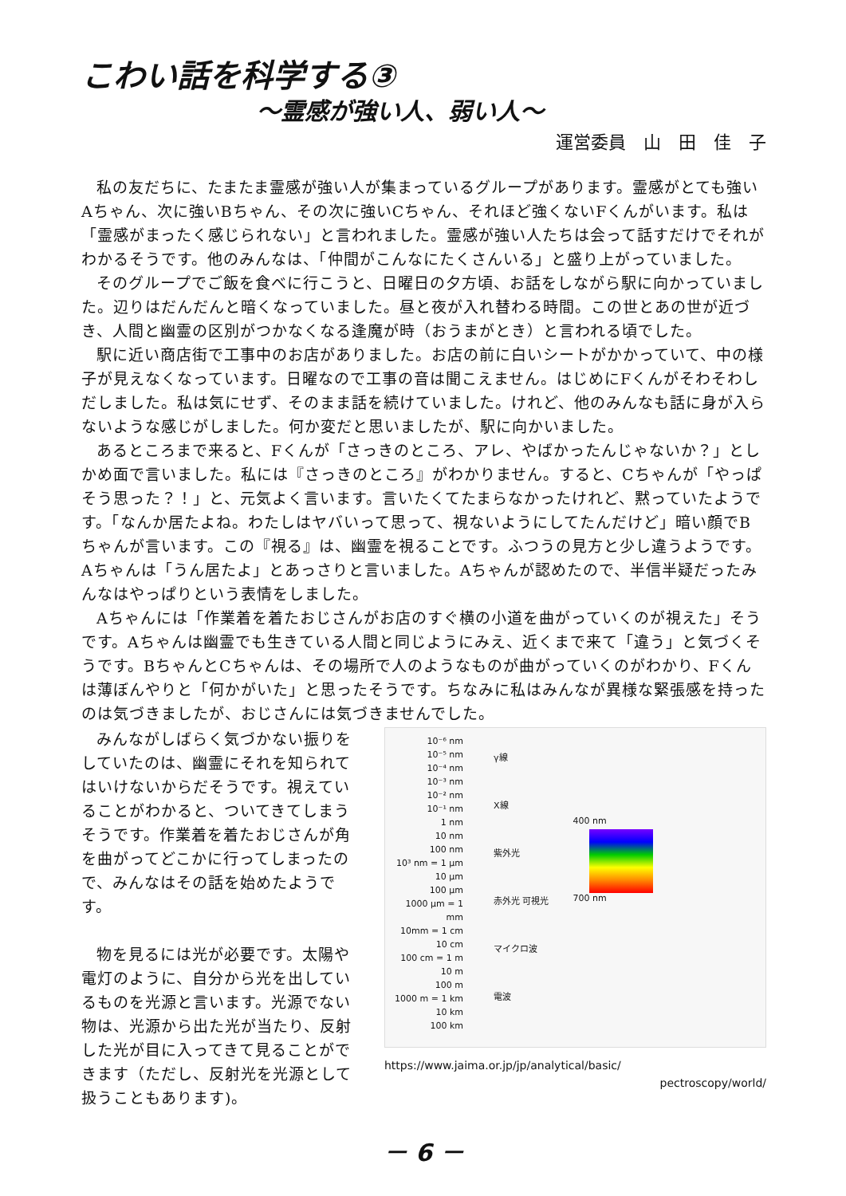こわい話を科学する③
～霊感が強い人、弱い人～
運営委員　山　田　佳　子
私の友だちに、たまたま霊感が強い人が集まっているグループがあります。霊感がとても強いAちゃん、次に強いBちゃん、その次に強いCちゃん、それほど強くないFくんがいます。私は「霊感がまったく感じられない」と言われました。霊感が強い人たちは会って話すだけでそれがわかるそうです。他のみんなは、「仲間がこんなにたくさんいる」と盛り上がっていました。
そのグループでご飯を食べに行こうと、日曜日の夕方頃、お話をしながら駅に向かっていました。辺りはだんだんと暗くなっていました。昼と夜が入れ替わる時間。この世とあの世が近づき、人間と幽霊の区別がつかなくなる逢魔が時（おうまがとき）と言われる頃でした。
駅に近い商店街で工事中のお店がありました。お店の前に白いシートがかかっていて、中の様子が見えなくなっています。日曜なので工事の音は聞こえません。はじめにFくんがそわそわしだしました。私は気にせず、そのまま話を続けていました。けれど、他のみんなも話に身が入らないような感じがしました。何か変だと思いましたが、駅に向かいました。
あるところまで来ると、Fくんが「さっきのところ、アレ、やばかったんじゃないか？」としかめ面で言いました。私には『さっきのところ』がわかりません。すると、Cちゃんが「やっぱそう思った？！」と、元気よく言います。言いたくてたまらなかったけれど、黙っていたようです。「なんか居たよね。わたしはヤバいって思って、視ないようにしてたんだけど」暗い顔でBちゃんが言います。この『視る』は、幽霊を視ることです。ふつうの見方と少し違うようです。Aちゃんは「うん居たよ」とあっさりと言いました。Aちゃんが認めたので、半信半疑だったみんなはやっぱりという表情をしました。
Aちゃんには「作業着を着たおじさんがお店のすぐ横の小道を曲がっていくのが視えた」そうです。Aちゃんは幽霊でも生きている人間と同じようにみえ、近くまで来て「違う」と気づくそうです。BちゃんとCちゃんは、その場所で人のようなものが曲がっていくのがわかり、Fくんは薄ぼんやりと「何かがいた」と思ったそうです。ちなみに私はみんなが異様な緊張感を持ったのは気づきましたが、おじさんには気づきませんでした。
みんながしばらく気づかない振りをしていたのは、幽霊にそれを知られてはいけないからだそうです。視えていることがわかると、ついてきてしまうそうです。作業着を着たおじさんが角を曲がってどこかに行ってしまったので、みんなはその話を始めたようです。
物を見るには光が必要です。太陽や電灯のように、自分から光を出しているものを光源と言います。光源でない物は、光源から出た光が当たり、反射した光が目に入ってきて見ることができます（ただし、反射光を光源として扱うこともあります)。
10⁻⁶ nm
10⁻⁵ nm
10⁻⁴ nm
10⁻³ nm
10⁻² nm
10⁻¹ nm
1 nm
10 nm
100 nm
10³ nm = 1 μm
10 μm
100 μm
1000 μm = 1 mm
10mm = 1 cm
10 cm
100 cm = 1 m
10 m
100 m
1000 m = 1 km
10 km
100 km
γ線
X線
紫外光
赤外光 可視光
マイクロ波
電波
400 nm
700 nm
https://www.jaima.or.jp/jp/analytical/basic/
pectroscopy/world/
－ 6 －